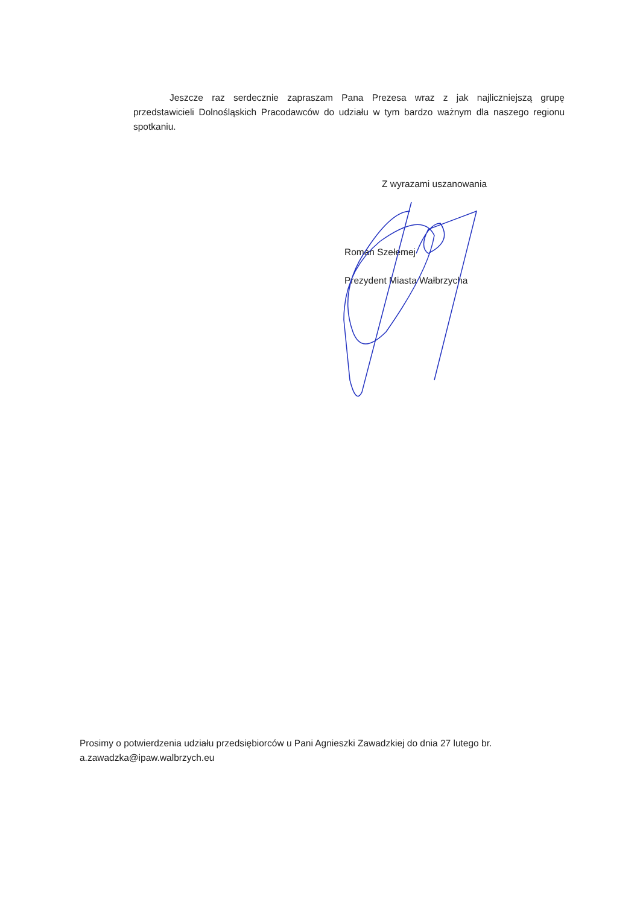Jeszcze raz serdecznie zapraszam Pana Prezesa wraz z jak najliczniejszą grupę przedstawicieli Dolnośląskich Pracodawców do udziału w tym bardzo ważnym dla naszego regionu spotkaniu.
Z wyrazami uszanowania
Roman Szełemej
Prezydent Miasta Wałbrzycha
Prosimy o potwierdzenia udziału przedsiębiorców u Pani Agnieszki Zawadzkiej do dnia 27 lutego br.
a.zawadzka@ipaw.walbrzych.eu